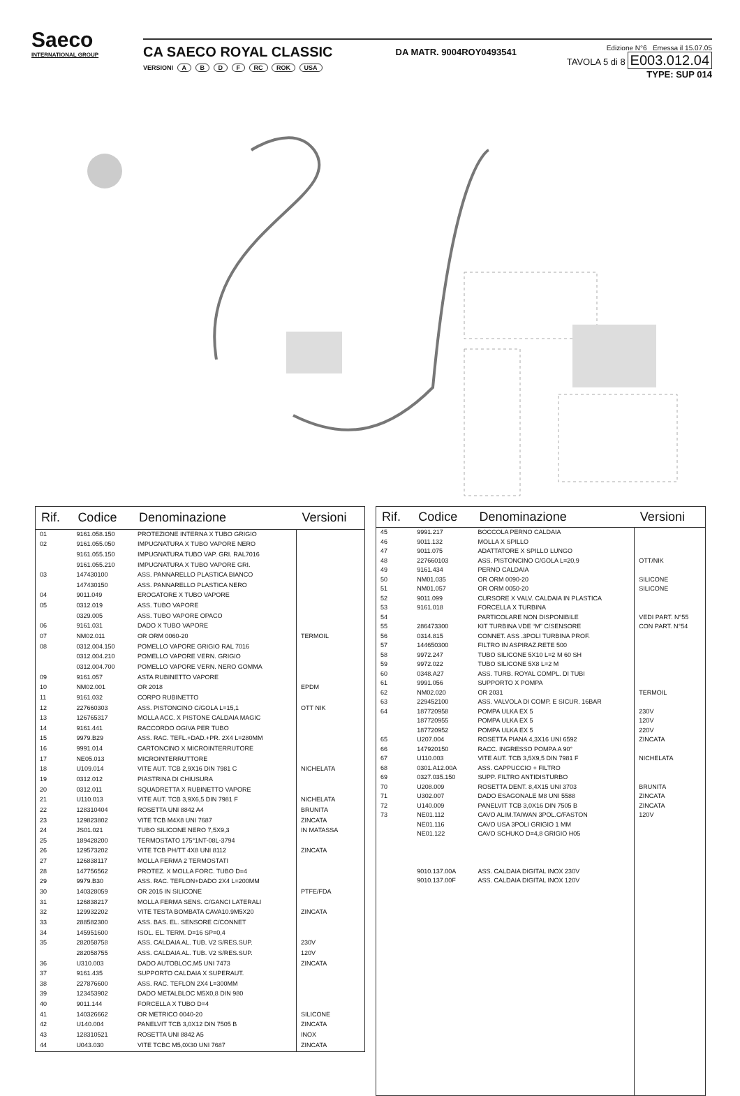Saeco
INTERNATIONAL GROUP
CA SAECO ROYAL CLASSIC
VERSIONI A B D F RC ROK USA
DA MATR. 9004ROY0493541
Edizione N°6 Emessa il 15.07.05
TAVOLA 5 di 8 E003.012.04
TYPE: SUP 014
| Rif. | Codice | Denominazione | Versioni |
| --- | --- | --- | --- |
| 01 | 9161.058.150 | PROTEZIONE INTERNA X TUBO GRIGIO | |
| 02 | 9161.055.050 | IMPUGNATURA X TUBO VAPORE NERO | |
| | 9161.055.150 | IMPUGNATURA TUBO VAP. GRI. RAL7016 | |
| | 9161.055.210 | IMPUGNATURA X TUBO VAPORE GRI. | |
| 03 | 147430100 | ASS. PANNARELLO PLASTICA BIANCO | |
| | 147430150 | ASS. PANNARELLO PLASTICA NERO | |
| 04 | 9011.049 | EROGATORE X TUBO VAPORE | |
| 05 | 0312.019 | ASS. TUBO VAPORE | |
| | 0329.005 | ASS. TUBO VAPORE OPACO | |
| 06 | 9161.031 | DADO X TUBO VAPORE | |
| 07 | NM02.011 | OR ORM 0060-20 | TERMOIL |
| 08 | 0312.004.150 | POMELLO VAPORE GRIGIO RAL 7016 | |
| | 0312.004.210 | POMELLO VAPORE VERN. GRIGIO | |
| | 0312.004.700 | POMELLO VAPORE VERN. NERO GOMMA | |
| 09 | 9161.057 | ASTA RUBINETTO VAPORE | |
| 10 | NM02.001 | OR 2018 | EPDM |
| 11 | 9161.032 | CORPO RUBINETTO | |
| 12 | 227660303 | ASS. PISTONCINO C/GOLA L=15,1 | OTT NIK |
| 13 | 126765317 | MOLLA ACC. X PISTONE CALDAIA MAGIC | |
| 14 | 9161.441 | RACCORDO OGIVA PER TUBO | |
| 15 | 9979.B29 | ASS. RAC. TEFL.+DAD.+PR. 2X4 L=280MM | |
| 16 | 9991.014 | CARTONCINO X MICROINTERRUTORE | |
| 17 | NE05.013 | MICROINTERRUTTORE | |
| 18 | U109.014 | VITE AUT. TCB 2,9X16 DIN 7981 C | NICHELATA |
| 19 | 0312.012 | PIASTRINA DI CHIUSURA | |
| 20 | 0312.011 | SQUADRETTA X RUBINETTO VAPORE | |
| 21 | U110.013 | VITE AUT. TCB 3,9X6,5 DIN 7981 F | NICHELATA |
| 22 | 128310404 | ROSETTA UNI 8842 A4 | BRUNITA |
| 23 | 129823802 | VITE TCB M4X8 UNI 7687 | ZINCATA |
| 24 | JS01.021 | TUBO SILICONE NERO 7,5X9,3 | IN MATASSA |
| 25 | 189428200 | TERMOSTATO 175°1NT-08L-3794 | |
| 26 | 129573202 | VITE TCB PH/TT 4X8 UNI 8112 | ZINCATA |
| 27 | 126838117 | MOLLA FERMA 2 TERMOSTATI | |
| 28 | 147756562 | PROTEZ. X MOLLA FORC. TUBO D=4 | |
| 29 | 9979.B30 | ASS. RAC. TEFLON+DADO 2X4 L=200MM | |
| 30 | 140328059 | OR 2015 IN SILICONE | PTFE/FDA |
| 31 | 126838217 | MOLLA FERMA SENS. C/GANCI LATERALI | |
| 32 | 129932202 | VITE TESTA BOMBATA CAVA10.9M5X20 | ZINCATA |
| 33 | 288582300 | ASS. BAS. EL. SENSORE C/CONNET | |
| 34 | 145951600 | ISOL. EL. TERM. D=16 SP=0,4 | |
| 35 | 282058758 | ASS. CALDAIA AL. TUB. V2 S/RES.SUP. | 230V |
| | 282058755 | ASS. CALDAIA AL. TUB. V2 S/RES.SUP. | 120V |
| 36 | U310.003 | DADO AUTOBLOC.M5 UNI 7473 | ZINCATA |
| 37 | 9161.435 | SUPPORTO CALDAIA X SUPERAUT. | |
| 38 | 227876600 | ASS. RAC. TEFLON 2X4 L=300MM | |
| 39 | 123453902 | DADO METALBLOC M5X0,8 DIN 980 | |
| 40 | 9011.144 | FORCELLA X TUBO D=4 | |
| 41 | 140326662 | OR METRICO 0040-20 | SILICONE |
| 42 | U140.004 | PANELVIT TCB 3,0X12 DIN 7505 B | ZINCATA |
| 43 | 128310521 | ROSETTA UNI 8842 A5 | INOX |
| 44 | U043.030 | VITE TCBC M5,0X30 UNI 7687 | ZINCATA |
| Rif. | Codice | Denominazione | Versioni |
| --- | --- | --- | --- |
| 45 | 9991.217 | BOCCOLA PERNO CALDAIA | |
| 46 | 9011.132 | MOLLA X SPILLO | |
| 47 | 9011.075 | ADATTATORE X SPILLO LUNGO | |
| 48 | 227660103 | ASS. PISTONCINO C/GOLA L=20,9 | OTT/NIK |
| 49 | 9161.434 | PERNO CALDAIA | |
| 50 | NM01.035 | OR ORM 0090-20 | SILICONE |
| 51 | NM01.057 | OR ORM 0050-20 | SILICONE |
| 52 | 9011.099 | CURSORE X VALV. CALDAIA IN PLASTICA | |
| 53 | 9161.018 | FORCELLA X TURBINA | |
| 54 | | PARTICOLARE NON DISPONIBILE | VEDI PART. N°55 |
| 55 | 286473300 | KIT TURBINA VDE “M” C/SENSORE | CON PART. N°54 |
| 56 | 0314.815 | CONNET. ASS .3POLI TURBINA PROF. | |
| 57 | 144650300 | FILTRO IN ASPIRAZ.RETE 500 | |
| 58 | 9972.247 | TUBO SILICONE 5X10 L=2 M 60 SH | |
| 59 | 9972.022 | TUBO SILICONE 5X8 L=2 M | |
| 60 | 0348.A27 | ASS. TURB. ROYAL COMPL. DI TUBI | |
| 61 | 9991.056 | SUPPORTO X POMPA | |
| 62 | NM02.020 | OR 2031 | TERMOIL |
| 63 | 229452100 | ASS. VALVOLA DI COMP. E SICUR. 16BAR | |
| 64 | 187720958 | POMPA ULKA EX 5 | 230V |
| | 187720955 | POMPA ULKA EX 5 | 120V |
| | 187720952 | POMPA ULKA EX 5 | 220V |
| 65 | U207.004 | ROSETTA PIANA 4,3X16 UNI 6592 | ZINCATA |
| 66 | 147920150 | RACC. INGRESSO POMPA A 90° | |
| 67 | U110.003 | VITE AUT. TCB 3,5X9,5 DIN 7981 F | NICHELATA |
| 68 | 0301.A12.00A | ASS. CAPPUCCIO + FILTRO | |
| 69 | 0327.035.150 | SUPP. FILTRO ANTIDISTURBO | |
| 70 | U208.009 | ROSETTA DENT. 8,4X15 UNI 3703 | BRUNITA |
| 71 | U302.007 | DADO ESAGONALE M8 UNI 5588 | ZINCATA |
| 72 | U140.009 | PANELVIT TCB 3,0X16 DIN 7505 B | ZINCATA |
| 73 | NE01.112 | CAVO ALIM.TAIWAN 3POL.C/FASTON | 120V |
| | NE01.116 | CAVO USA 3POLI GRIGIO 1 MM | |
| | NE01.122 | CAVO SCHUKO D=4,8 GRIGIO H05 | |
| | 9010.137.00A | ASS. CALDAIA DIGITAL INOX 230V | |
| | 9010.137.00F | ASS. CALDAIA DIGITAL INOX 120V | |